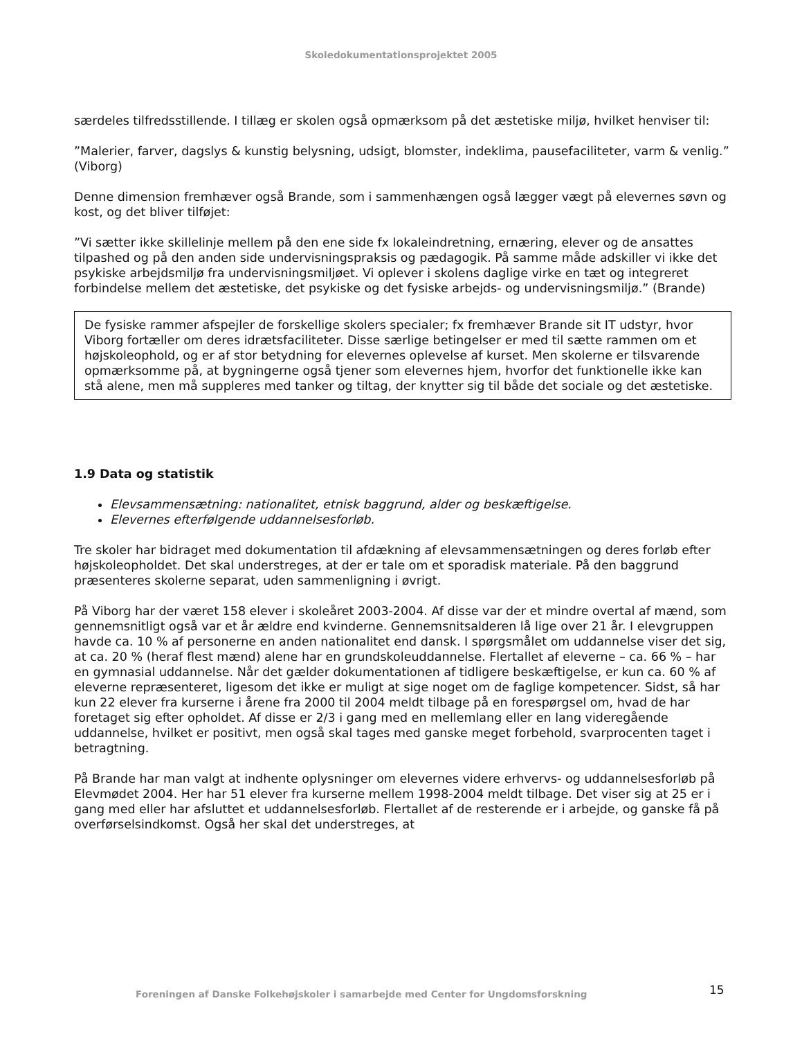Skoledokumentationsprojektet 2005
særdeles tilfredsstillende. I tillæg er skolen også opmærksom på det æstetiske miljø, hvilket henviser til:
”Malerier, farver, dagslys & kunstig belysning, udsigt, blomster, indeklima, pausefaciliteter, varm & venlig.” (Viborg)
Denne dimension fremhæver også Brande, som i sammenhængen også lægger vægt på elevernes søvn og kost, og det bliver tilføjet:
”Vi sætter ikke skillelinje mellem på den ene side fx lokaleindretning, ernæring, elever og de ansattes tilpashed og på den anden side undervisningspraksis og pædagogik. På samme måde adskiller vi ikke det psykiske arbejdsmiljø fra undervisningsmiljøet. Vi oplever i skolens daglige virke en tæt og integreret forbindelse mellem det æstetiske, det psykiske og det fysiske arbejds- og undervisningsmiljø.” (Brande)
De fysiske rammer afspejler de forskellige skolers specialer; fx fremhæver Brande sit IT udstyr, hvor Viborg fortæller om deres idrætsfaciliteter. Disse særlige betingelser er med til sætte rammen om et højskoleophold, og er af stor betydning for elevernes oplevelse af kurset. Men skolerne er tilsvarende opmærksomme på, at bygningerne også tjener som elevernes hjem, hvorfor det funktionelle ikke kan stå alene, men må suppleres med tanker og tiltag, der knytter sig til både det sociale og det æstetiske.
1.9 Data og statistik
Elevsammensætning: nationalitet, etnisk baggrund, alder og beskæftigelse.
Elevernes efterfølgende uddannelsesforløb.
Tre skoler har bidraget med dokumentation til afdækning af elevsammensætningen og deres forløb efter højskoleopholdet. Det skal understreges, at der er tale om et sporadisk materiale. På den baggrund præsenteres skolerne separat, uden sammenligning i øvrigt.
På Viborg har der været 158 elever i skoleåret 2003-2004. Af disse var der et mindre overtal af mænd, som gennemsnitligt også var et år ældre end kvinderne. Gennemsnitsalderen lå lige over 21 år. I elevgruppen havde ca. 10 % af personerne en anden nationalitet end dansk. I spørgsmålet om uddannelse viser det sig, at ca. 20 % (heraf flest mænd) alene har en grundskoleuddannelse. Flertallet af eleverne – ca. 66 % – har en gymnasial uddannelse. Når det gælder dokumentationen af tidligere beskæftigelse, er kun ca. 60 % af eleverne repræsenteret, ligesom det ikke er muligt at sige noget om de faglige kompetencer. Sidst, så har kun 22 elever fra kurserne i årene fra 2000 til 2004 meldt tilbage på en forespørgsel om, hvad de har foretaget sig efter opholdet. Af disse er 2/3 i gang med en mellemlang eller en lang videregående uddannelse, hvilket er positivt, men også skal tages med ganske meget forbehold, svarprocenten taget i betragtning.
På Brande har man valgt at indhente oplysninger om elevernes videre erhvervs- og uddannelsesforløb på Elevmødet 2004. Her har 51 elever fra kurserne mellem 1998-2004 meldt tilbage. Det viser sig at 25 er i gang med eller har afsluttet et uddannelsesforløb. Flertallet af de resterende er i arbejde, og ganske få på overførselsindkomst. Også her skal det understreges, at
Foreningen af Danske Folkehøjskoler i samarbejde med Center for Ungdomsforskning
15